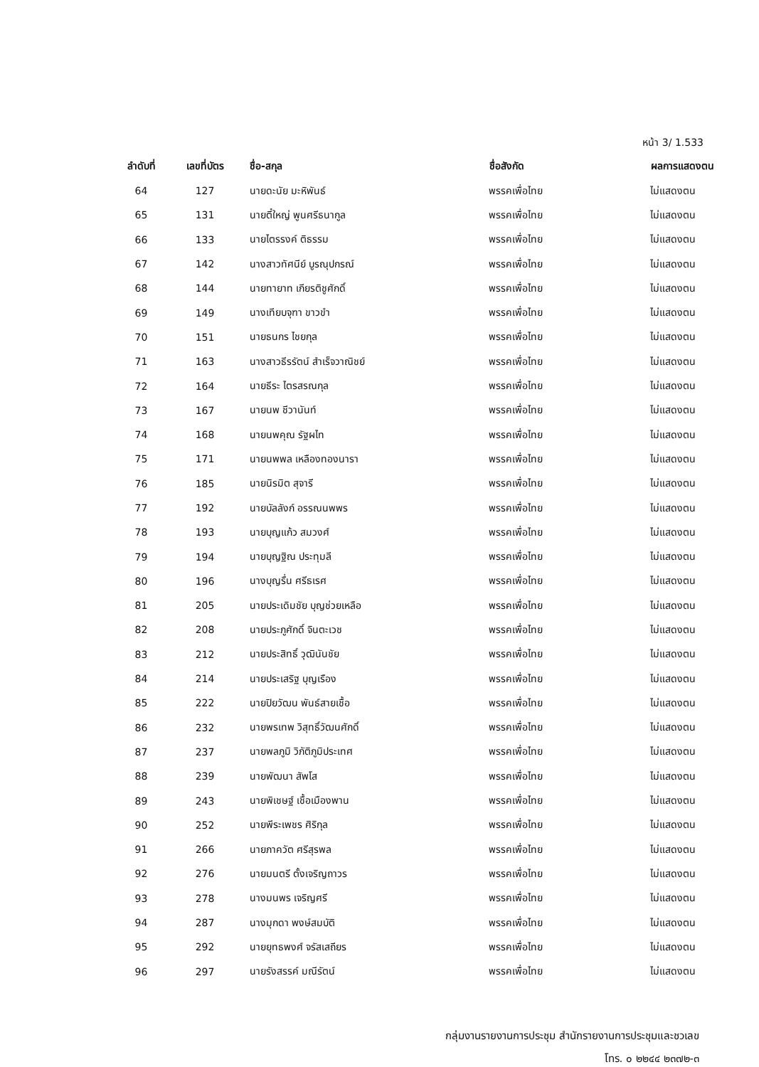หน้า 3/ 1.533
| ลำดับที่ | เลขที่บัตร | ชื่อ-สกุล | ชื่อสังกัด | ผลการแสดงตน |
| --- | --- | --- | --- | --- |
| 64 | 127 | นายดะนัย มะหิพันธ์ | พรรคเพื่อไทย | ไม่แสดงตน |
| 65 | 131 | นายตี๋ใหญ่ พูนศรีธนากูล | พรรคเพื่อไทย | ไม่แสดงตน |
| 66 | 133 | นายไตรรงค์ ติธรรม | พรรคเพื่อไทย | ไม่แสดงตน |
| 67 | 142 | นางสาวทัศนีย์ บูรณุปกรณ์ | พรรคเพื่อไทย | ไม่แสดงตน |
| 68 | 144 | นายทายาท เกียรติชูศักดิ์ | พรรคเพื่อไทย | ไม่แสดงตน |
| 69 | 149 | นางเทียบจุฑา ขาวขำ | พรรคเพื่อไทย | ไม่แสดงตน |
| 70 | 151 | นายธนกร ไชยกุล | พรรคเพื่อไทย | ไม่แสดงตน |
| 71 | 163 | นางสาวธีรรัตน์ สำเร็จวาณิชย์ | พรรคเพื่อไทย | ไม่แสดงตน |
| 72 | 164 | นายธีระ ไตรสรณกุล | พรรคเพื่อไทย | ไม่แสดงตน |
| 73 | 167 | นายนพ ชีวานันท์ | พรรคเพื่อไทย | ไม่แสดงตน |
| 74 | 168 | นายนพคุณ รัฐผไท | พรรคเพื่อไทย | ไม่แสดงตน |
| 75 | 171 | นายนพพล เหลืองทองนารา | พรรคเพื่อไทย | ไม่แสดงตน |
| 76 | 185 | นายนิรมิต สุจารี | พรรคเพื่อไทย | ไม่แสดงตน |
| 77 | 192 | นายบัลลังก์ อรรณนพพร | พรรคเพื่อไทย | ไม่แสดงตน |
| 78 | 193 | นายบุญแก้ว สมวงศ์ | พรรคเพื่อไทย | ไม่แสดงตน |
| 79 | 194 | นายบุญฐิณ ประทุมลี | พรรคเพื่อไทย | ไม่แสดงตน |
| 80 | 196 | นางบุญรื่น ศรีธเรศ | พรรคเพื่อไทย | ไม่แสดงตน |
| 81 | 205 | นายประเดิมชัย บุญช่วยเหลือ | พรรคเพื่อไทย | ไม่แสดงตน |
| 82 | 208 | นายประภูศักดิ์ จินตะเวช | พรรคเพื่อไทย | ไม่แสดงตน |
| 83 | 212 | นายประสิทธิ์ วุฒินันชัย | พรรคเพื่อไทย | ไม่แสดงตน |
| 84 | 214 | นายประเสริฐ บุญเรือง | พรรคเพื่อไทย | ไม่แสดงตน |
| 85 | 222 | นายปิยวัฒน พันธ์สายเชื้อ | พรรคเพื่อไทย | ไม่แสดงตน |
| 86 | 232 | นายพรเทพ วิสุทธิ์วัฒนศักดิ์ | พรรคเพื่อไทย | ไม่แสดงตน |
| 87 | 237 | นายพลภูมิ วิภัติภูมิประเทศ | พรรคเพื่อไทย | ไม่แสดงตน |
| 88 | 239 | นายพัฒนา สัพโส | พรรคเพื่อไทย | ไม่แสดงตน |
| 89 | 243 | นายพิเชษฐ์ เชื้อเมืองพาน | พรรคเพื่อไทย | ไม่แสดงตน |
| 90 | 252 | นายพีระเพชร ศิริกุล | พรรคเพื่อไทย | ไม่แสดงตน |
| 91 | 266 | นายภาควัต ศรีสุรพล | พรรคเพื่อไทย | ไม่แสดงตน |
| 92 | 276 | นายมนตรี ตั้งเจริญถาวร | พรรคเพื่อไทย | ไม่แสดงตน |
| 93 | 278 | นางมนพร เจริญศรี | พรรคเพื่อไทย | ไม่แสดงตน |
| 94 | 287 | นางมุกดา พงษ์สมบัติ | พรรคเพื่อไทย | ไม่แสดงตน |
| 95 | 292 | นายยุทธพงศ์ จรัสเสถียร | พรรคเพื่อไทย | ไม่แสดงตน |
| 96 | 297 | นายรังสรรค์ มณีรัตน์ | พรรคเพื่อไทย | ไม่แสดงตน |
กลุ่มงานรายงานการประชุม สำนักรายงานการประชุมและชวเลข
โทร. ๐ ๒๒๔๔ ๒๓๗๒-๓